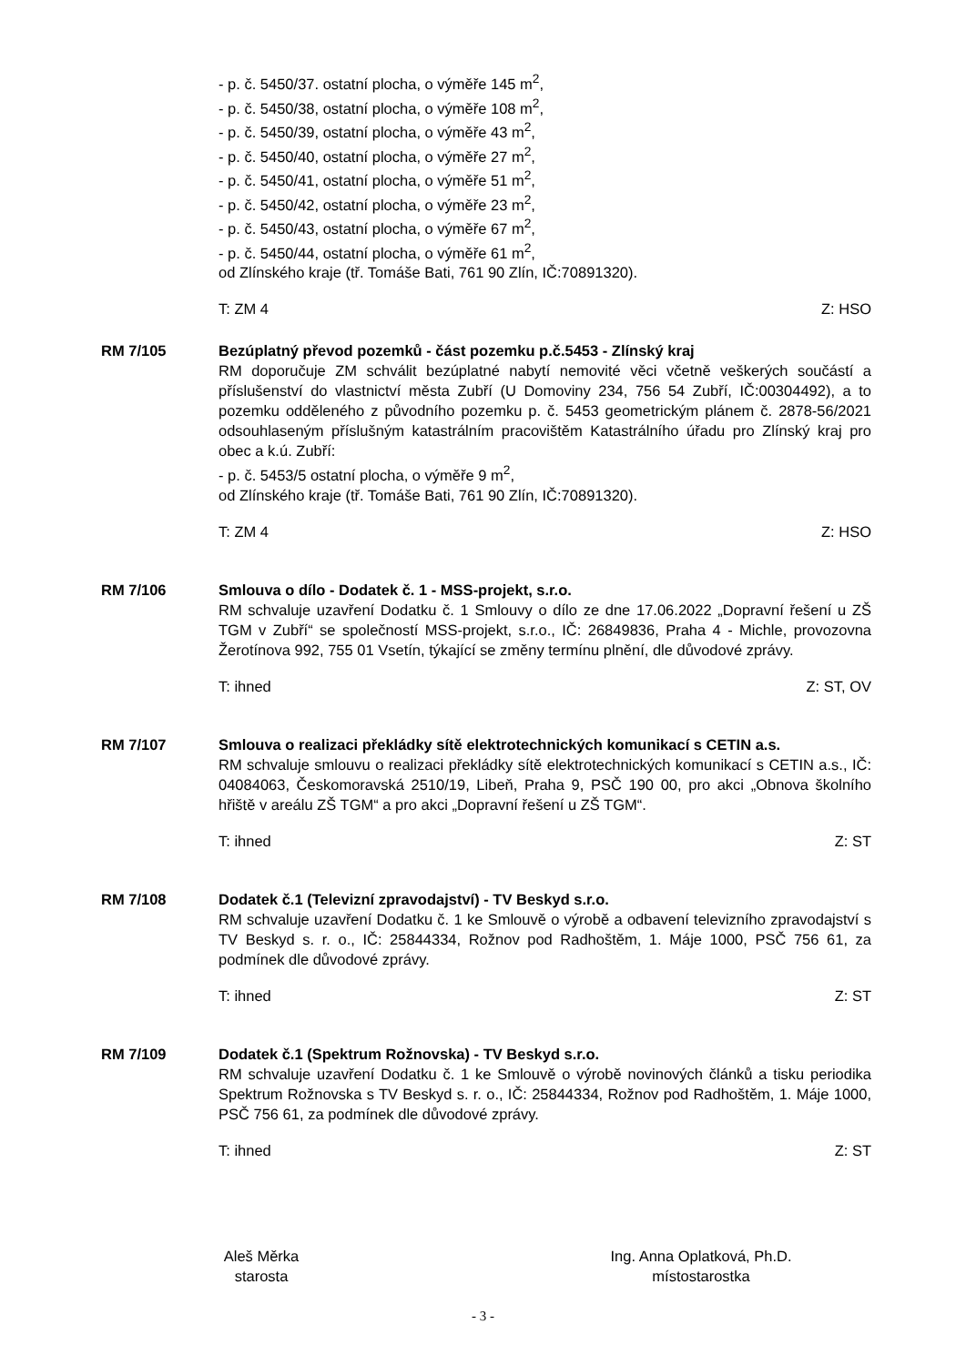- p. č. 5450/37. ostatní plocha, o výměře 145 m<sup>2</sup>,
- p. č. 5450/38, ostatní plocha, o výměře 108 m<sup>2</sup>,
- p. č. 5450/39, ostatní plocha, o výměře 43 m<sup>2</sup>,
- p. č. 5450/40, ostatní plocha, o výměře 27 m<sup>2</sup>,
- p. č. 5450/41, ostatní plocha, o výměře 51 m<sup>2</sup>,
- p. č. 5450/42, ostatní plocha, o výměře 23 m<sup>2</sup>,
- p. č. 5450/43, ostatní plocha, o výměře 67 m<sup>2</sup>,
- p. č. 5450/44, ostatní plocha, o výměře 61 m<sup>2</sup>,
od Zlínského kraje (tř. Tomáše Bati, 761 90 Zlín, IČ:70891320).
T: ZM 4 Z: HSO
RM 7/105 Bezúplatný převod pozemků - část pozemku p.č.5453 - Zlínský kraj
RM doporučuje ZM schválit bezúplatné nabytí nemovité věci včetně veškerých součástí a příslušenství do vlastnictví města Zubří (U Domoviny 234, 756 54 Zubří, IČ:00304492), a to pozemku odděleného z původního pozemku p. č. 5453 geometrickým plánem č. 2878-56/2021 odsouhlaseným příslušným katastrálním pracovištěm Katastrálního úřadu pro Zlínský kraj pro obec a k.ú. Zubří:
- p. č. 5453/5 ostatní plocha, o výměře 9 m<sup>2</sup>,
od Zlínského kraje (tř. Tomáše Bati, 761 90 Zlín, IČ:70891320).
T: ZM 4 Z: HSO
RM 7/106 Smlouva o dílo - Dodatek č. 1 - MSS-projekt, s.r.o.
RM schvaluje uzavření Dodatku č. 1 Smlouvy o dílo ze dne 17.06.2022 „Dopravní řešení u ZŠ TGM v Zubří“ se společností MSS-projekt, s.r.o., IČ: 26849836, Praha 4 - Michle, provozovna Žerotínova 992, 755 01 Vsetín, týkající se změny termínu plnění, dle důvodové zprávy.
T: ihned Z: ST, OV
RM 7/107 Smlouva o realizaci překládky sítě elektrotechnických komunikací s CETIN a.s.
RM schvaluje smlouvu o realizaci překládky sítě elektrotechnických komunikací s CETIN a.s., IČ: 04084063, Českomoravská 2510/19, Libeň, Praha 9, PSČ 190 00, pro akci „Obnova školního hřiště v areálu ZŠ TGM“ a pro akci „Dopravní řešení u ZŠ TGM“.
T: ihned Z: ST
RM 7/108 Dodatek č.1 (Televizní zpravodajství) - TV Beskyd s.r.o.
RM schvaluje uzavření Dodatku č. 1 ke Smlouvě o výrobě a odbavení televizního zpravodajství s TV Beskyd s. r. o., IČ: 25844334, Rožnov pod Radhoštěm, 1. Máje 1000, PSČ 756 61, za podmínek dle důvodové zprávy.
T: ihned Z: ST
RM 7/109 Dodatek č.1 (Spektrum Rožnovska) - TV Beskyd s.r.o.
RM schvaluje uzavření Dodatku č. 1 ke Smlouvě o výrobě novinových článků a tisku periodika Spektrum Rožnovska s TV Beskyd s. r. o., IČ: 25844334, Rožnov pod Radhoštěm, 1. Máje 1000, PSČ 756 61, za podmínek dle důvodové zprávy.
T: ihned Z: ST
Aleš Měrka
starosta
Ing. Anna Oplatková, Ph.D.
místostarostka
- 3 -